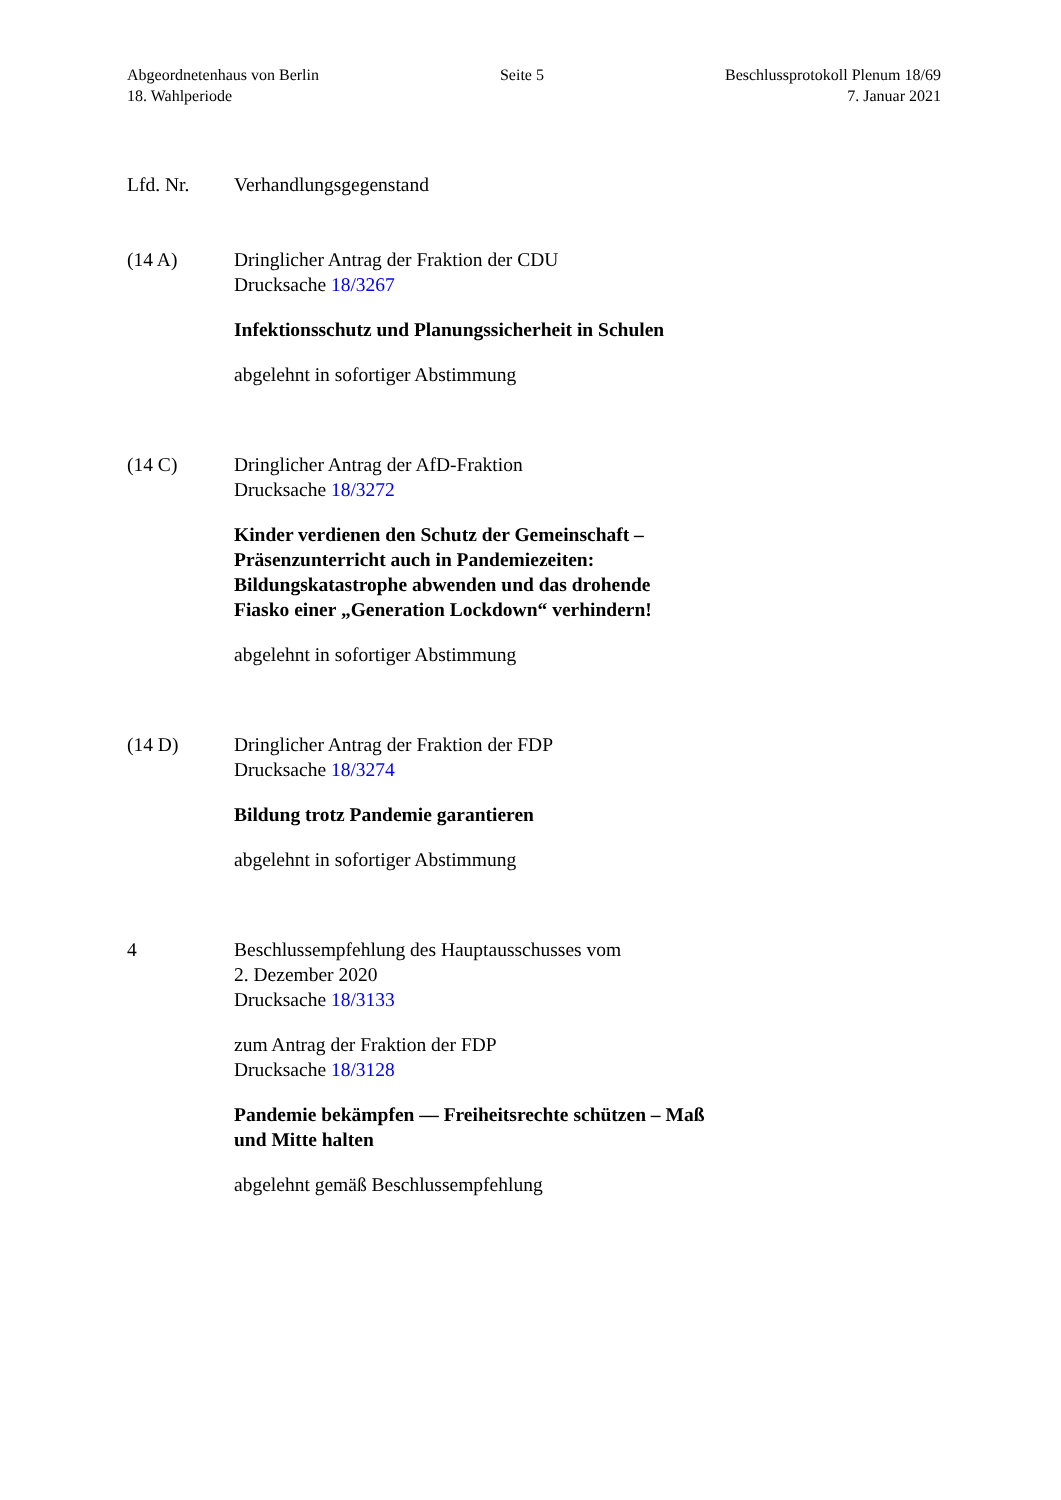Abgeordnetenhaus von Berlin
18. Wahlperiode
Seite 5 Beschlussprotokoll Plenum 18/69
7. Januar 2021
Lfd. Nr. Verhandlungsgegenstand
(14 A) Dringlicher Antrag der Fraktion der CDU
Drucksache 18/3267
Infektionsschutz und Planungssicherheit in Schulen
abgelehnt in sofortiger Abstimmung
(14 C) Dringlicher Antrag der AfD-Fraktion
Drucksache 18/3272
Kinder verdienen den Schutz der Gemeinschaft –
Präsenzunterricht auch in Pandemiezeiten:
Bildungskatastrophe abwenden und das drohende
Fiasko einer „Generation Lockdown“ verhindern!
abgelehnt in sofortiger Abstimmung
(14 D) Dringlicher Antrag der Fraktion der FDP
Drucksache 18/3274
Bildung trotz Pandemie garantieren
abgelehnt in sofortiger Abstimmung
4 Beschlussempfehlung des Hauptausschusses vom
2. Dezember 2020
Drucksache 18/3133
zum Antrag der Fraktion der FDP
Drucksache 18/3128
Pandemie bekämpfen — Freiheitsrechte schützen – Maß
und Mitte halten
abgelehnt gemäß Beschlussempfehlung